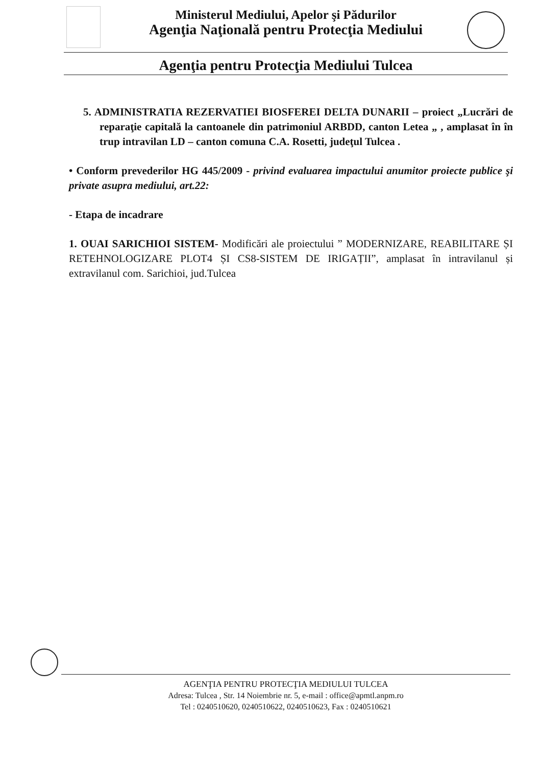Ministerul Mediului, Apelor şi Pădurilor
Agenţia Naţională pentru Protecţia Mediului
Agenţia pentru Protecţia Mediului Tulcea
5. ADMINISTRATIA REZERVATIEI BIOSFEREI DELTA DUNARII – proiect „Lucrări de reparaţie capitală la cantoanele din patrimoniul ARBDD, canton Letea „ , amplasat în în trup intravilan LD – canton comuna C.A. Rosetti, judeţul Tulcea .
• Conform prevederilor HG 445/2009 - privind evaluarea impactului anumitor proiecte publice şi private asupra mediului, art.22:
- Etapa de incadrare
1. OUAI SARICHIOI SISTEM- Modificări ale proiectului ” MODERNIZARE, REABILITARE ȘI RETEHNOLOGIZARE PLOT4 ȘI CS8-SISTEM DE IRIGAȚII”, amplasat în intravilanul și extravilanul com. Sarichioi, jud.Tulcea
AGENŢIA PENTRU PROTECŢIA MEDIULUI TULCEA
Adresa: Tulcea , Str. 14 Noiembrie nr. 5, e-mail : office@apmtl.anpm.ro
Tel : 0240510620, 0240510622, 0240510623, Fax : 0240510621